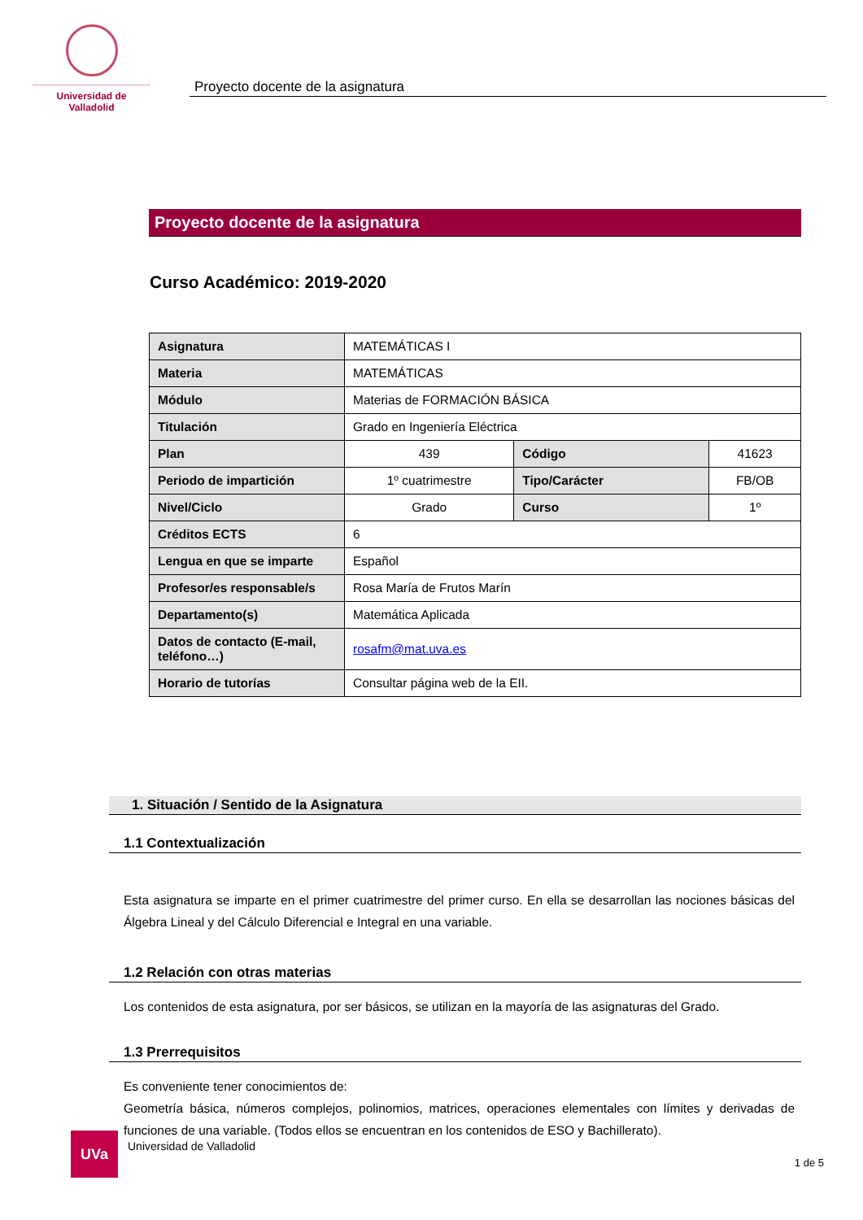Universidad de Valladolid
Proyecto docente de la asignatura
Proyecto docente de la asignatura
Curso Académico: 2019-2020
| Asignatura | MATEMÁTICAS I | | |
| Materia | MATEMÁTICAS | | |
| Módulo | Materias de FORMACIÓN BÁSICA | | |
| Titulación | Grado en Ingeniería Eléctrica | | |
| Plan | 439 | Código | 41623 |
| Periodo de impartición | 1º cuatrimestre | Tipo/Carácter | FB/OB |
| Nivel/Ciclo | Grado | Curso | 1º |
| Créditos ECTS | 6 | | |
| Lengua en que se imparte | Español | | |
| Profesor/es responsable/s | Rosa María de Frutos Marín | | |
| Departamento(s) | Matemática Aplicada | | |
| Datos de contacto (E-mail, teléfono…) | rosafm@mat.uva.es | | |
| Horario de tutorías | Consultar página web de la EII. | | |
1. Situación / Sentido de la Asignatura
1.1 Contextualización
Esta asignatura se imparte en el primer cuatrimestre del primer curso. En ella se desarrollan las nociones básicas del Álgebra Lineal y del Cálculo Diferencial e Integral en una variable.
1.2 Relación con otras materias
Los contenidos de esta asignatura, por ser básicos, se utilizan en la mayoría de las asignaturas del Grado.
1.3 Prerrequisitos
Es conveniente tener conocimientos de:
Geometría básica, números complejos, polinomios, matrices, operaciones elementales con límites y derivadas de funciones de una variable. (Todos ellos se encuentran en los contenidos de ESO y Bachillerato).
UVa
Universidad de Valladolid
1 de 5